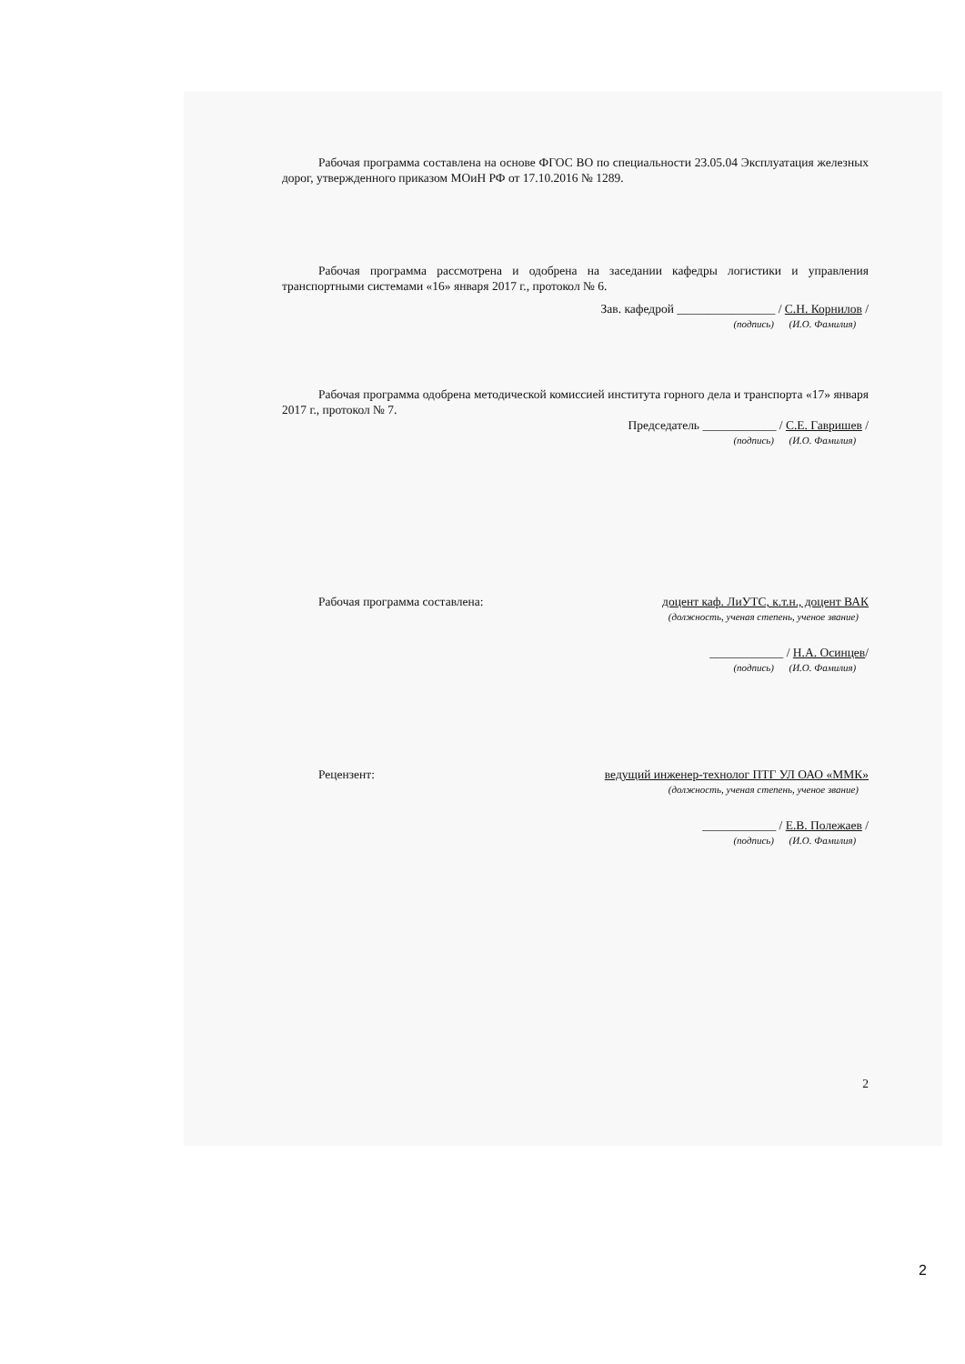Рабочая программа составлена на основе ФГОС ВО по специальности 23.05.04 Эксплуатация железных дорог, утвержденного приказом МОиН РФ от 17.10.2016 № 1289.
Рабочая программа рассмотрена и одобрена на заседании кафедры логистики и управления транспортными системами «16» января 2017 г., протокол № 6.
Зав. кафедрой ________________ / С.Н. Корнилов /
(подпись) (И.О. Фамилия)
Рабочая программа одобрена методической комиссией института горного дела и транспорта «17» января 2017 г., протокол № 7.
Председатель ____________ / С.Е. Гавришев /
(подпись) (И.О. Фамилия)
Рабочая программа составлена: доцент каф. ЛиУТС, к.т.н., доцент ВАК
(должность, ученая степень, ученое звание)
____________ / Н.А. Осинцев/
(подпись) (И.О. Фамилия)
Рецензент: ведущий инженер-технолог ПТГ УЛ ОАО «ММК»
(должность, ученая степень, ученое звание)
____________ / Е.В. Полежаев /
(подпись) (И.О. Фамилия)
2
2